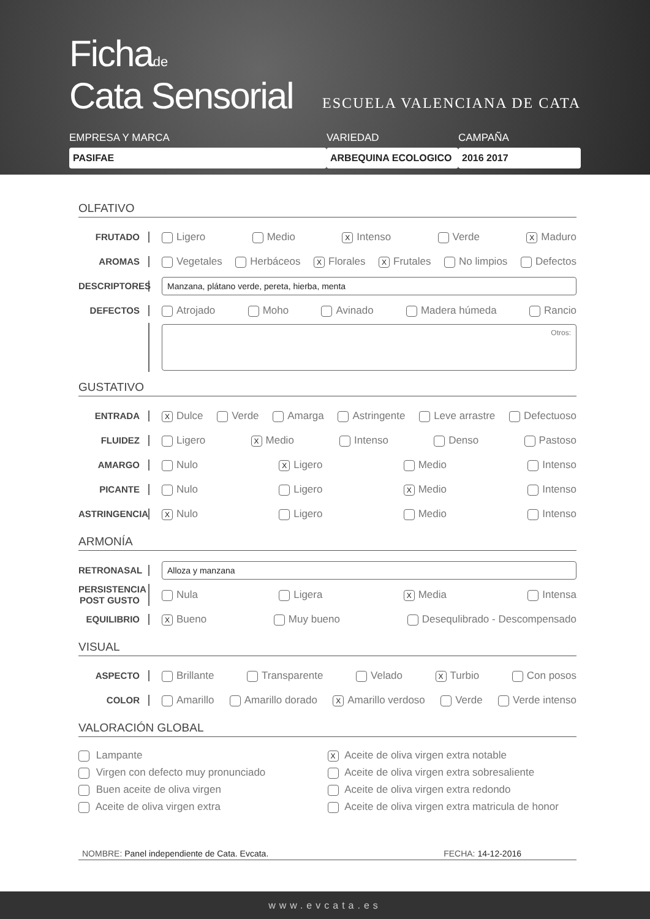Fichade
Cata Sensorial
ESCUELA VALENCIANA DE CATA
EMPRESA Y MARCA
PASIFAE
VARIEDAD
ARBEQUINA ECOLOGICO
CAMPAÑA
2016 2017
OLFATIVO
FRUTADO
Ligero Medio X Intenso Verde X Maduro
AROMAS
Vegetales Herbáceos X Florales X Frutales No limpios Defectos
DESCRIPTORES
Manzana, plátano verde, pereta, hierba, menta
DEFECTOS
Atrojado Moho Avinado Madera húmeda Rancio
Otros:
GUSTATIVO
ENTRADA
X Dulce Verde Amarga Astringente Leve arrastre Defectuoso
FLUIDEZ
Ligero X Medio Intenso Denso Pastoso
AMARGO
Nulo X Ligero Medio Intenso
PICANTE
Nulo Ligero X Medio Intenso
ASTRINGENCIA
X Nulo Ligero Medio Intenso
ARMONÍA
RETRONASAL
Alloza y manzana
PERSISTENCIA POST GUSTO
Nula Ligera X Media Intensa
EQUILIBRIO
X Bueno Muy bueno Desequlibrado - Descompensado
VISUAL
ASPECTO
Brillante Transparente Velado X Turbio Con posos
COLOR
Amarillo Amarillo dorado X Amarillo verdoso Verde Verde intenso
VALORACIÓN GLOBAL
Lampante
Virgen con defecto muy pronunciado
Buen aceite de oliva virgen
Aceite de oliva virgen extra
X Aceite de oliva virgen extra notable
Aceite de oliva virgen extra sobresaliente
Aceite de oliva virgen extra redondo
Aceite de oliva virgen extra matricula de honor
NOMBRE: Panel independiente de Cata. Evcata. FECHA: 14-12-2016
www.evcata.es